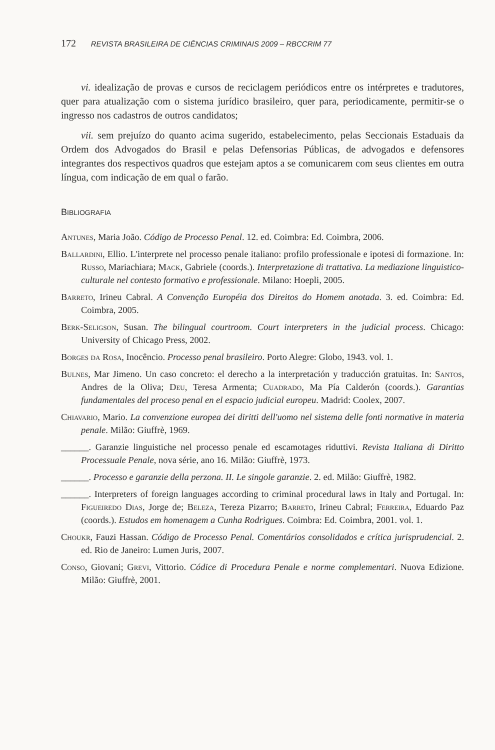172 REVISTA BRASILEIRA DE CIÊNCIAS CRIMINAIS 2009 – RBCCRIM 77
vi. idealização de provas e cursos de reciclagem periódicos entre os intérpretes e tradutores, quer para atualização com o sistema jurídico brasileiro, quer para, periodicamente, permitir-se o ingresso nos cadastros de outros candidatos;
vii. sem prejuízo do quanto acima sugerido, estabelecimento, pelas Seccionais Estaduais da Ordem dos Advogados do Brasil e pelas Defensorias Públicas, de advogados e defensores integrantes dos respectivos quadros que estejam aptos a se comunicarem com seus clientes em outra língua, com indicação de em qual o farão.
BIBLIOGRAFIA
Antunes, Maria João. Código de Processo Penal. 12. ed. Coimbra: Ed. Coimbra, 2006.
Ballardini, Ellio. L'interprete nel processo penale italiano: profilo professionale e ipotesi di formazione. In: Russo, Mariachiara; Mack, Gabriele (coords.). Interpretazione di trattativa. La mediazione linguistico-culturale nel contesto formativo e professionale. Milano: Hoepli, 2005.
Barreto, Irineu Cabral. A Convenção Européia dos Direitos do Homem anotada. 3. ed. Coimbra: Ed. Coimbra, 2005.
Berk-Seligson, Susan. The bilingual courtroom. Court interpreters in the judicial process. Chicago: University of Chicago Press, 2002.
Borges da Rosa, Inocêncio. Processo penal brasileiro. Porto Alegre: Globo, 1943. vol. 1.
Bulnes, Mar Jimeno. Un caso concreto: el derecho a la interpretación y traducción gratuitas. In: Santos, Andres de la Oliva; Deu, Teresa Armenta; Cuadrado, Ma Pía Calderón (coords.). Garantias fundamentales del proceso penal en el espacio judicial europeu. Madrid: Coolex, 2007.
Chiavario, Mario. La convenzione europea dei diritti dell'uomo nel sistema delle fonti normative in materia penale. Milão: Giuffrè, 1969.
______. Garanzie linguistiche nel processo penale ed escamotages riduttivi. Revista Italiana di Diritto Processuale Penale, nova série, ano 16. Milão: Giuffrè, 1973.
______. Processo e garanzie della perzona. II. Le singole garanzie. 2. ed. Milão: Giuffrè, 1982.
______. Interpreters of foreign languages according to criminal procedural laws in Italy and Portugal. In: Figueiredo Dias, Jorge de; Beleza, Tereza Pizarro; Barreto, Irineu Cabral; Ferreira, Eduardo Paz (coords.). Estudos em homenagem a Cunha Rodrigues. Coimbra: Ed. Coimbra, 2001. vol. 1.
Choukr, Fauzi Hassan. Código de Processo Penal. Comentários consolidados e crítica jurisprudencial. 2. ed. Rio de Janeiro: Lumen Juris, 2007.
Conso, Giovani; Grevi, Vittorio. Códice di Procedura Penale e norme complementari. Nuova Edizione. Milão: Giuffrè, 2001.